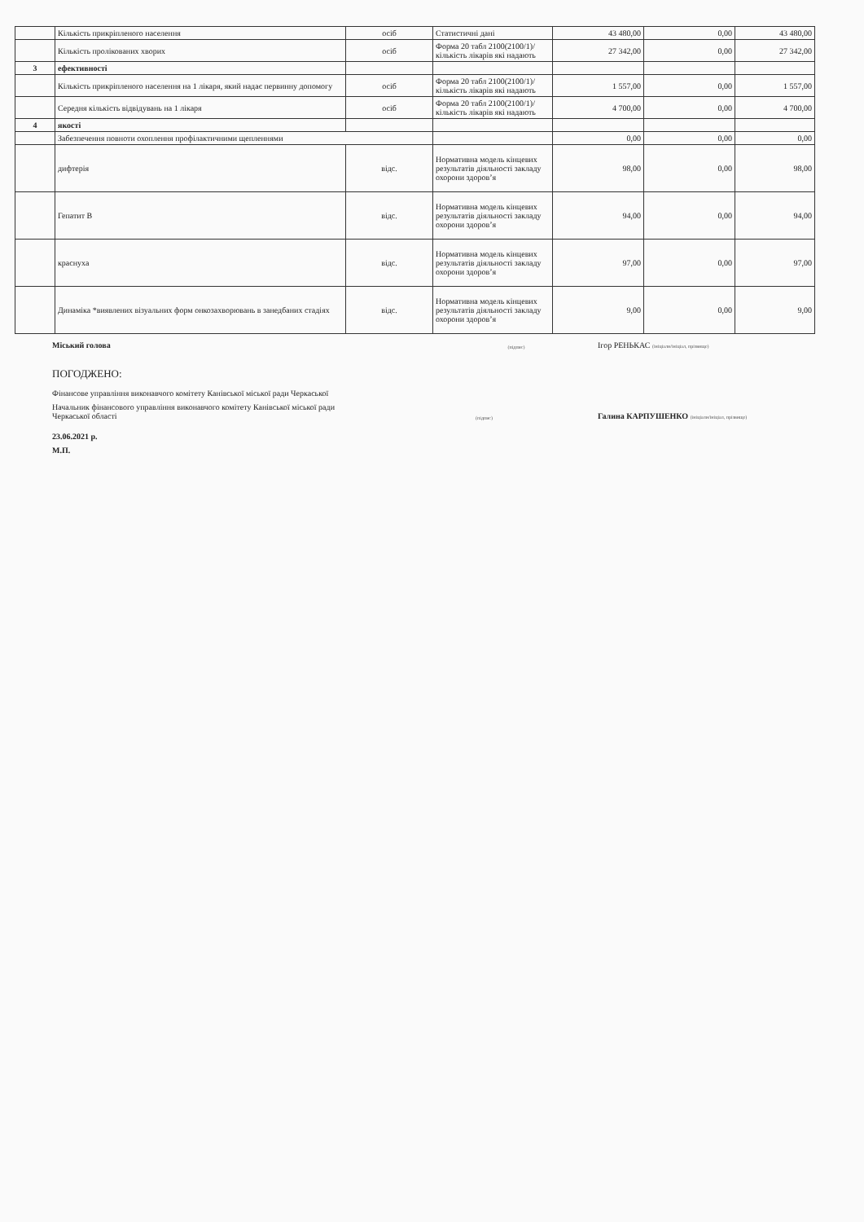| | Кількість прикріпленого населення | осіб | Статистичні дані | 43 480,00 | 0,00 | 43 480,00 |
| | Кількість пролікованих хворих | осіб | Форма 20 табл 2100(2100/1)/ кількість лікарів які надають | 27 342,00 | 0,00 | 27 342,00 |
| 3 | ефективності | | | | | |
| | Кількість прикріпленого населення на 1 лікаря, який надає первинну допомогу | осіб | Форма 20 табл 2100(2100/1)/ кількість лікарів які надають | 1 557,00 | 0,00 | 1 557,00 |
| | Середня кількість відвідувань на 1 лікаря | осіб | Форма 20 табл 2100(2100/1)/ кількість лікарів які надають | 4 700,00 | 0,00 | 4 700,00 |
| 4 | якості | | | | | |
| | Забезпечення повноти охоплення профілактичними щепленнями | | | 0,00 | 0,00 | 0,00 |
| | дифтерія | відс. | Нормативна модель кінцевих результатів діяльності закладу охорони здоров’я | 98,00 | 0,00 | 98,00 |
| | Гепатит В | відс. | Нормативна модель кінцевих результатів діяльності закладу охорони здоров’я | 94,00 | 0,00 | 94,00 |
| | краснуха | відс. | Нормативна модель кінцевих результатів діяльності закладу охорони здоров’я | 97,00 | 0,00 | 97,00 |
| | Динаміка *виявлених візуальних форм онкозахворювань в занедбаних стадіях | відс. | Нормативна модель кінцевих результатів діяльності закладу охорони здоров’я | 9,00 | 0,00 | 9,00 |
Міський голова (підпис) Ігор РЕНЬКАС (ініціали/ініціал, прізвище)
ПОГОДЖЕНО:
Фінансове управління виконавчого комітету Канівської міської ради Черкаської
Начальник фінансового управління виконавчого комітету Канівської міської ради
Черкаської області
(підпис) Галина КАРПУШЕНКО (ініціали/ініціал, прізвище)
23.06.2021 р.
М.П.